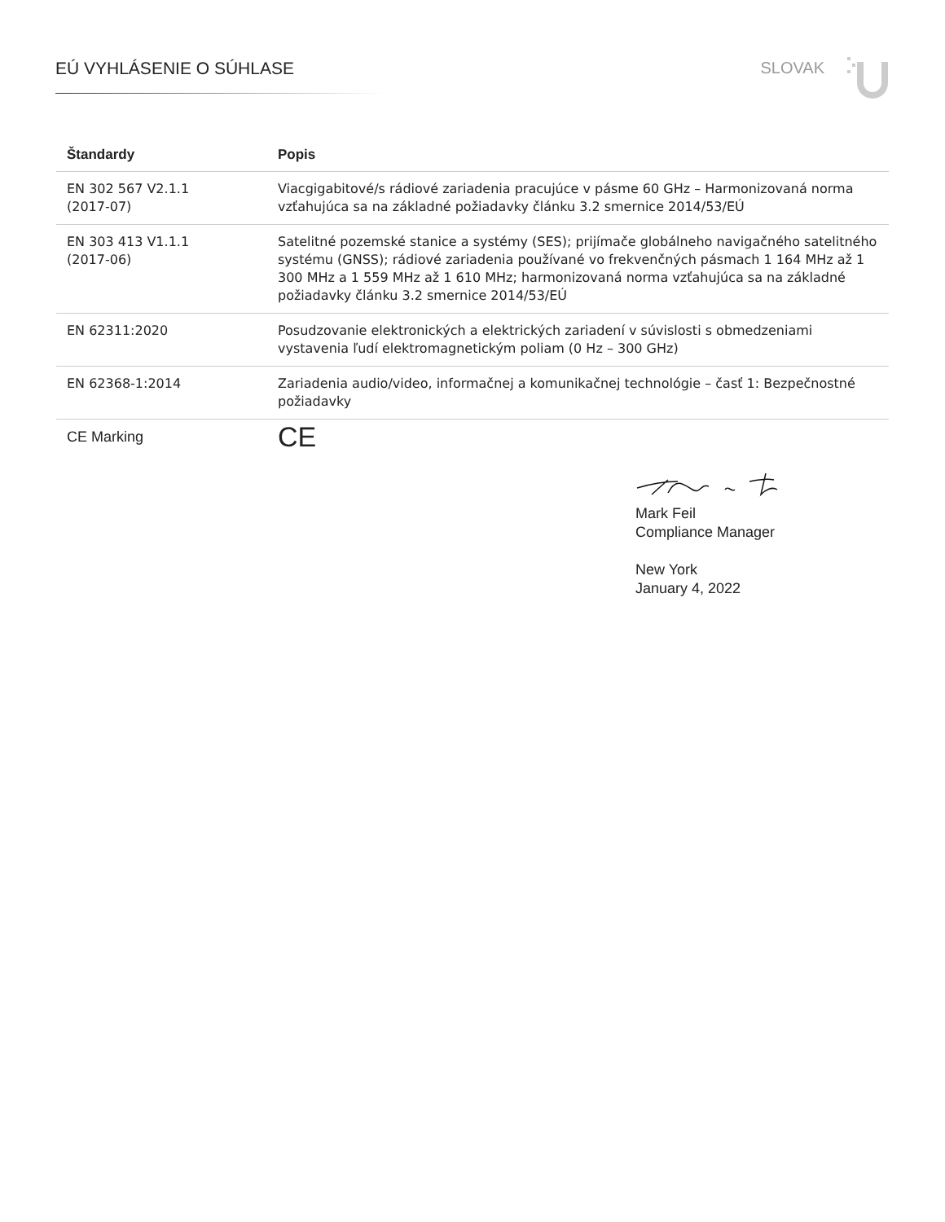EÚ VYHLÁSENIE O SÚHLASE SLOVAK
| Štandardy | Popis |
| --- | --- |
| EN 302 567 V2.1.1 (2017-07) | Viacgigabitové/s rádiové zariadenia pracujúce v pásme 60 GHz – Harmonizovaná norma vzťahujúca sa na základné požiadavky článku 3.2 smernice 2014/53/EÚ |
| EN 303 413 V1.1.1 (2017-06) | Satelitné pozemské stanice a systémy (SES); prijímače globálneho navigačného satelitného systému (GNSS); rádiové zariadenia používané vo frekvenčných pásmach 1 164 MHz až 1 300 MHz a 1 559 MHz až 1 610 MHz; harmonizovaná norma vzťahujúca sa na základné požiadavky článku 3.2 smernice 2014/53/EÚ |
| EN 62311:2020 | Posudzovanie elektronických a elektrických zariadení v súvislosti s obmedzeniami vystavenia ľudí elektromagnetickým poliam (0 Hz – 300 GHz) |
| EN 62368-1:2014 | Zariadenia audio/video, informačnej a komunikačnej technológie – časť 1: Bezpečnostné požiadavky |
| CE Marking | CE |
Mark Feil
Compliance Manager
New York
January 4, 2022